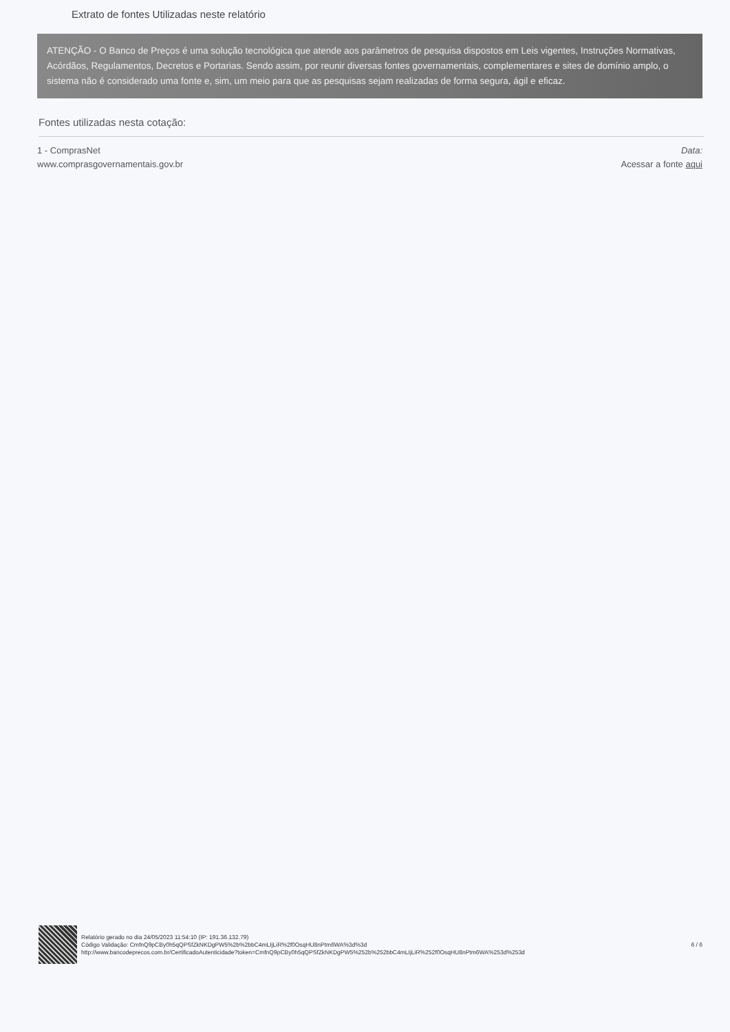Extrato de fontes Utilizadas neste relatório
ATENÇÃO - O Banco de Preços é uma solução tecnológica que atende aos parâmetros de pesquisa dispostos em Leis vigentes, Instruções Normativas, Acórdãos, Regulamentos, Decretos e Portarias. Sendo assim, por reunir diversas fontes governamentais, complementares e sites de domínio amplo, o sistema não é considerado uma fonte e, sim, um meio para que as pesquisas sejam realizadas de forma segura, ágil e eficaz.
Fontes utilizadas nesta cotação:
1 - ComprasNet
www.comprasgovernamentais.gov.br
Data:
Acessar a fonte aqui
Relatório gerado no dia 24/05/2023 11:54:10 (IP: 191.36.132.79)
Código Validação: CmfnQ9pCBy0h5qQPSfZkNKDgPW5%2b%2bbC4mLIjLiR%2f0OsqHU8nPtm6WA%3d%3d
http://www.bancodeprecos.com.br/CertificadoAutenticidade?token=CmfnQ9pCBy0h5qQPSfZkNKDgPW5%252b%252bbC4mLIjLiR%252f0OsqHU8nPtm6WA%253d%253d
6 / 6